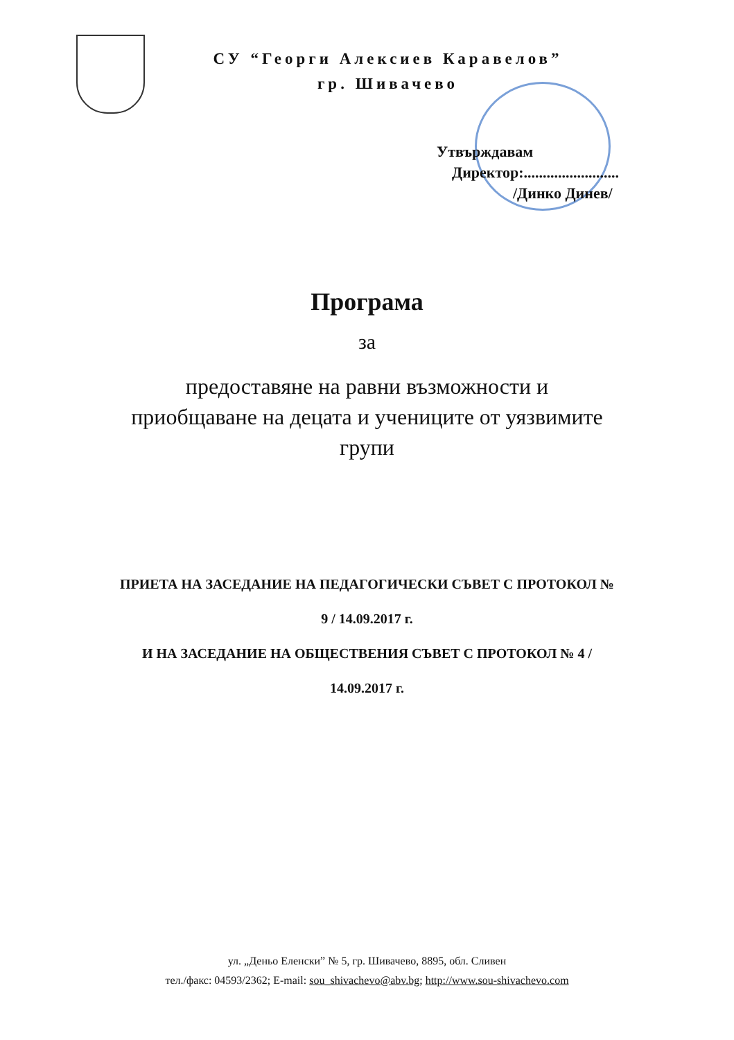СУ “Георги Алексиев Каравелов”
гр. Шивачево
Утвърждавам
Директор:.........................
/Динко Динев/
Програма
за
предоставяне на равни възможности и
приобщаване на децата и учениците от уязвимите
групи
ПРИЕТА НА ЗАСЕДАНИЕ НА ПЕДАГОГИЧЕСКИ СЪВЕТ С ПРОТОКОЛ №
9 / 14.09.2017 г.
И НА ЗАСЕДАНИЕ НА ОБЩЕСТВЕНИЯ СЪВЕТ С ПРОТОКОЛ № 4 /
14.09.2017 г.
ул. „Деньо Еленски” № 5, гр. Шивачево, 8895, обл. Сливен
тел./факс: 04593/2362; E-mail: sou_shivachevo@abv.bg; http://www.sou-shivachevo.com